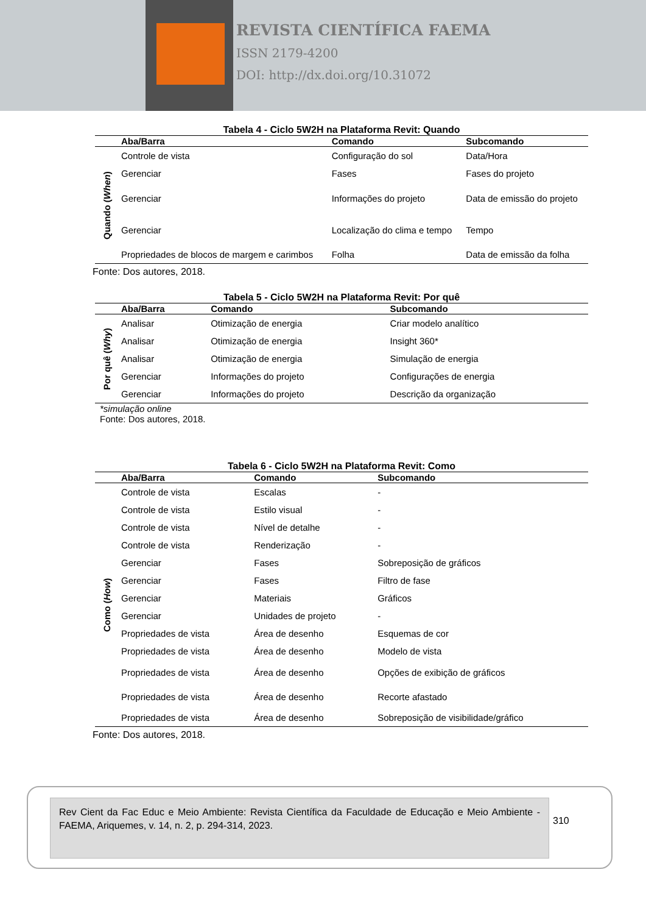REVISTA CIENTÍFICA FAEMA
ISSN 2179-4200
DOI: http://dx.doi.org/10.31072
Tabela 4 - Ciclo 5W2H na Plataforma Revit: Quando
| | Aba/Barra | Comando | Subcomando |
| --- | --- | --- | --- |
| Quando ( When ) | Controle de vista | Configuração do sol | Data/Hora |
| | Gerenciar | Fases | Fases do projeto |
| | Gerenciar | Informações do projeto | Data de emissão do projeto |
| | Gerenciar | Localização do clima e tempo | Tempo |
| | Propriedades de blocos de margem e carimbos | Folha | Data de emissão da folha |
Fonte: Dos autores, 2018.
Tabela 5 - Ciclo 5W2H na Plataforma Revit: Por quê
| | Aba/Barra | Comando | Subcomando |
| --- | --- | --- | --- |
| Por quê ( Why ) | Analisar | Otimização de energia | Criar modelo analítico |
| | Analisar | Otimização de energia | Insight 360* |
| | Analisar | Otimização de energia | Simulação de energia |
| | Gerenciar | Informações do projeto | Configurações de energia |
| | Gerenciar | Informações do projeto | Descrição da organização |
*simulação online
Fonte: Dos autores, 2018.
Tabela 6 - Ciclo 5W2H na Plataforma Revit: Como
| | Aba/Barra | Comando | Subcomando |
| --- | --- | --- | --- |
| Como ( How ) | Controle de vista | Escalas | - |
| | Controle de vista | Estilo visual | - |
| | Controle de vista | Nível de detalhe | - |
| | Controle de vista | Renderização | - |
| | Gerenciar | Fases | Sobreposição de gráficos |
| | Gerenciar | Fases | Filtro de fase |
| | Gerenciar | Materiais | Gráficos |
| | Gerenciar | Unidades de projeto | - |
| | Propriedades de vista | Área de desenho | Esquemas de cor |
| | Propriedades de vista | Área de desenho | Modelo de vista |
| | Propriedades de vista | Área de desenho | Opções de exibição de gráficos |
| | Propriedades de vista | Área de desenho | Recorte afastado |
| | Propriedades de vista | Área de desenho | Sobreposição de visibilidade/gráfico |
Fonte: Dos autores, 2018.
Rev Cient da Fac Educ e Meio Ambiente: Revista Científica da Faculdade de Educação e Meio Ambiente - FAEMA, Ariquemes, v. 14, n. 2, p. 294-314, 2023.
310